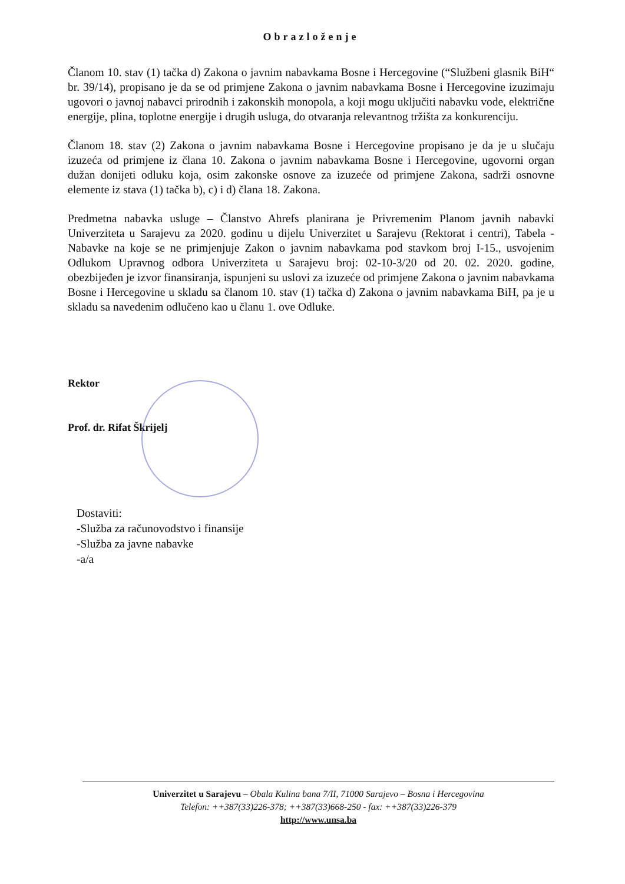Obrazloženje
Članom 10. stav (1) tačka d) Zakona o javnim nabavkama Bosne i Hercegovine (“Službeni glasnik BiH“ br. 39/14), propisano je da se od primjene Zakona o javnim nabavkama Bosne i Hercegovine izuzimaju ugovori o javnoj nabavci prirodnih i zakonskih monopola, a koji mogu uključiti nabavku vode, električne energije, plina, toplotne energije i drugih usluga, do otvaranja relevantnog tržišta za konkurenciju.
Članom 18. stav (2) Zakona o javnim nabavkama Bosne i Hercegovine propisano je da je u slučaju izuzeća od primjene iz člana 10. Zakona o javnim nabavkama Bosne i Hercegovine, ugovorni organ dužan donijeti odluku koja, osim zakonske osnove za izuzeće od primjene Zakona, sadrži osnovne elemente iz stava (1) tačka b), c) i d) člana 18. Zakona.
Predmetna nabavka usluge – Članstvo Ahrefs planirana je Privremenim Planom javnih nabavki Univerziteta u Sarajevu za 2020. godinu u dijelu Univerzitet u Sarajevu (Rektorat i centri), Tabela - Nabavke na koje se ne primjenjuje Zakon o javnim nabavkama pod stavkom broj I-15., usvojenim Odlukom Upravnog odbora Univerziteta u Sarajevu broj: 02-10-3/20 od 20. 02. 2020. godine, obezbijeđen je izvor finansiranja, ispunjeni su uslovi za izuzeće od primjene Zakona o javnim nabavkama Bosne i Hercegovine u skladu sa članom 10. stav (1) tačka d) Zakona o javnim nabavkama BiH, pa je u skladu sa navedenim odlučeno kao u članu 1. ove Odluke.
Rektor
Prof. dr. Rifat Škrijelj
Dostaviti:
-Služba za računovodstvo i finansije
-Služba za javne nabavke
-a/a
Univerzitet u Sarajevu – Obala Kulina bana 7/II, 71000 Sarajevo – Bosna i Hercegovina
Telefon: ++387(33)226-378; ++387(33)668-250 - fax: ++387(33)226-379
http://www.unsa.ba